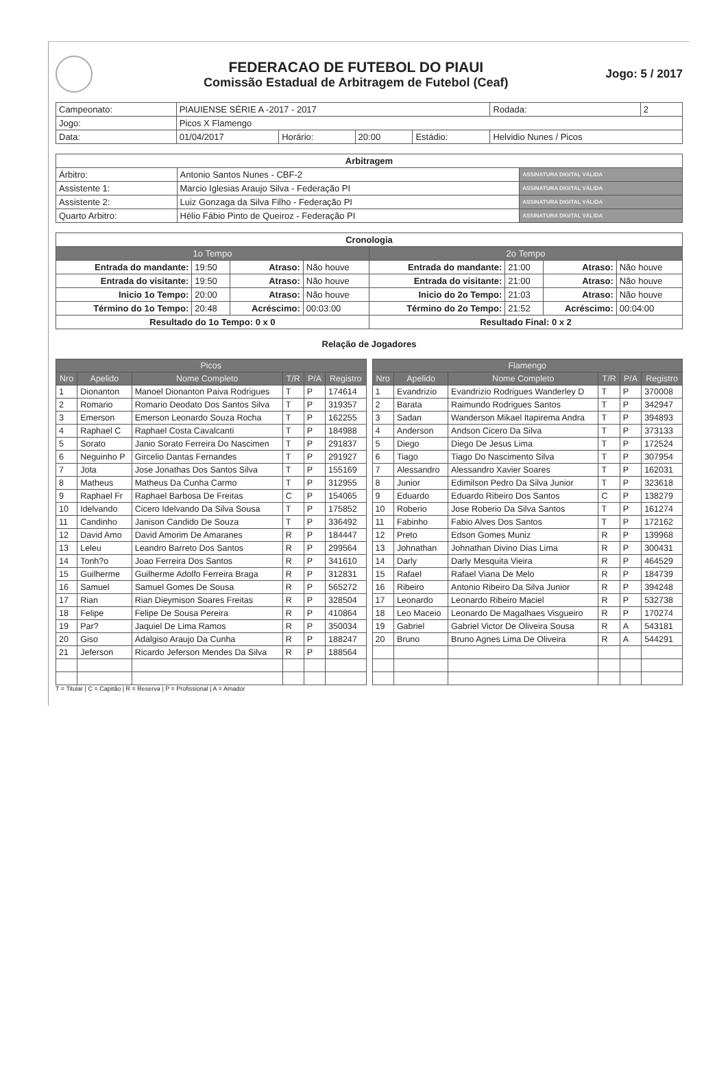FEDERACAO DE FUTEBOL DO PIAUI
Comissão Estadual de Arbitragem de Futebol (Ceaf)
Jogo: 5 / 2017
| Campeonato: | PIAUIENSE SÉRIE A -2017 - 2017 | | | | | Rodada: | 2 |
| Jogo: | Picos X Flamengo | | | | | | |
| Data: | 01/04/2017 | Horário: | 20:00 | Estádio: | Helvidio Nunes / Picos | | |
| Arbitragem | | |
| --- | --- | --- |
| Árbitro: | Antonio Santos Nunes - CBF-2 | ASSINATURA DIGITAL VÁLIDA |
| Assistente 1: | Marcio Iglesias Araujo Silva - Federação PI | ASSINATURA DIGITAL VÁLIDA |
| Assistente 2: | Luiz Gonzaga da Silva Filho - Federação PI | ASSINATURA DIGITAL VÁLIDA |
| Quarto Arbitro: | Hélio Fábio Pinto de Queiroz - Federação PI | ASSINATURA DIGITAL VÁLIDA |
| Cronologia | | | | | | | |
| --- | --- | --- | --- | --- | --- | --- | --- |
| 1o Tempo | | | | 2o Tempo | | | |
| Entrada do mandante: | 19:50 | Atraso: | Não houve | Entrada do mandante: | 21:00 | Atraso: | Não houve |
| Entrada do visitante: | 19:50 | Atraso: | Não houve | Entrada do visitante: | 21:00 | Atraso: | Não houve |
| Inicio 1o Tempo: | 20:00 | Atraso: | Não houve | Inicio do 2o Tempo: | 21:03 | Atraso: | Não houve |
| Término do 1o Tempo: | 20:48 | Acréscimo: | 00:03:00 | Término do 2o Tempo: | 21:52 | Acréscimo: | 00:04:00 |
| Resultado do 1o Tempo: 0 x 0 | | | | Resultado Final: 0 x 2 | | | |
Relação de Jogadores
| Picos | | | | | |
| --- | --- | --- | --- | --- | --- |
| Nro | Apelido | Nome Completo | T/R | P/A | Registro |
| 1 | Dionanton | Manoel Dionanton Paiva Rodrigues | T | P | 174614 |
| 2 | Romario | Romario Deodato Dos Santos Silva | T | P | 319357 |
| 3 | Emerson | Emerson Leonardo Souza Rocha | T | P | 162255 |
| 4 | Raphael C | Raphael Costa Cavalcanti | T | P | 184988 |
| 5 | Sorato | Janio Sorato Ferreira Do Nascimen | T | P | 291837 |
| 6 | Neguinho P | Gircelio Dantas Fernandes | T | P | 291927 |
| 7 | Jota | Jose Jonathas Dos Santos Silva | T | P | 155169 |
| 8 | Matheus | Matheus Da Cunha Carmo | T | P | 312955 |
| 9 | Raphael Fr | Raphael Barbosa De Freitas | C | P | 154065 |
| 10 | Idelvando | Cicero Idelvando Da Silva Sousa | T | P | 175852 |
| 11 | Candinho | Janison Candido De Souza | T | P | 336492 |
| 12 | David Amo | David Amorim De Amaranes | R | P | 184447 |
| 13 | Leleu | Leandro Barreto Dos Santos | R | P | 299564 |
| 14 | Tonh?o | Joao Ferreira Dos Santos | R | P | 341610 |
| 15 | Guilherme | Guilherme Adolfo Ferreira Braga | R | P | 312831 |
| 16 | Samuel | Samuel Gomes De Sousa | R | P | 565272 |
| 17 | Rian | Rian Dieymison Soares Freitas | R | P | 328504 |
| 18 | Felipe | Felipe De Sousa Pereira | R | P | 410864 |
| 19 | Par? | Jaquiel De Lima Ramos | R | P | 350034 |
| 20 | Giso | Adalgiso Araujo Da Cunha | R | P | 188247 |
| 21 | Jeferson | Ricardo Jeferson Mendes Da Silva | R | P | 188564 |
| Flamengo | | | | | |
| --- | --- | --- | --- | --- | --- |
| Nro | Apelido | Nome Completo | T/R | P/A | Registro |
| 1 | Evandrizio | Evandrizio Rodrigues Wanderley D | T | P | 370008 |
| 2 | Barata | Raimundo Rodrigues Santos | T | P | 342947 |
| 3 | Sadan | Wanderson Mikael Itapirema Andra | T | P | 394893 |
| 4 | Anderson | Andson Cicero Da Silva | T | P | 373133 |
| 5 | Diego | Diego De Jesus Lima | T | P | 172524 |
| 6 | Tiago | Tiago Do Nascimento Silva | T | P | 307954 |
| 7 | Alessandro | Alessandro Xavier Soares | T | P | 162031 |
| 8 | Junior | Edimilson Pedro Da Silva Junior | T | P | 323618 |
| 9 | Eduardo | Eduardo Ribeiro Dos Santos | C | P | 138279 |
| 10 | Roberio | Jose Roberio Da Silva Santos | T | P | 161274 |
| 11 | Fabinho | Fabio Alves Dos Santos | T | P | 172162 |
| 12 | Preto | Edson Gomes Muniz | R | P | 139968 |
| 13 | Johnathan | Johnathan Divino Dias Lima | R | P | 300431 |
| 14 | Darly | Darly Mesquita Vieira | R | P | 464529 |
| 15 | Rafael | Rafael Viana De Melo | R | P | 184739 |
| 16 | Ribeiro | Antonio Ribeiro Da Silva Junior | R | P | 394248 |
| 17 | Leonardo | Leonardo Ribeiro Maciel | R | P | 532738 |
| 18 | Leo Maceio | Leonardo De Magalhaes Visgueiro | R | P | 170274 |
| 19 | Gabriel | Gabriel Victor De Oliveira Sousa | R | A | 543181 |
| 20 | Bruno | Bruno Agnes Lima De Oliveira | R | A | 544291 |
T = Titular | C = Capitão | R = Reserva | P = Profissional | A = Amador